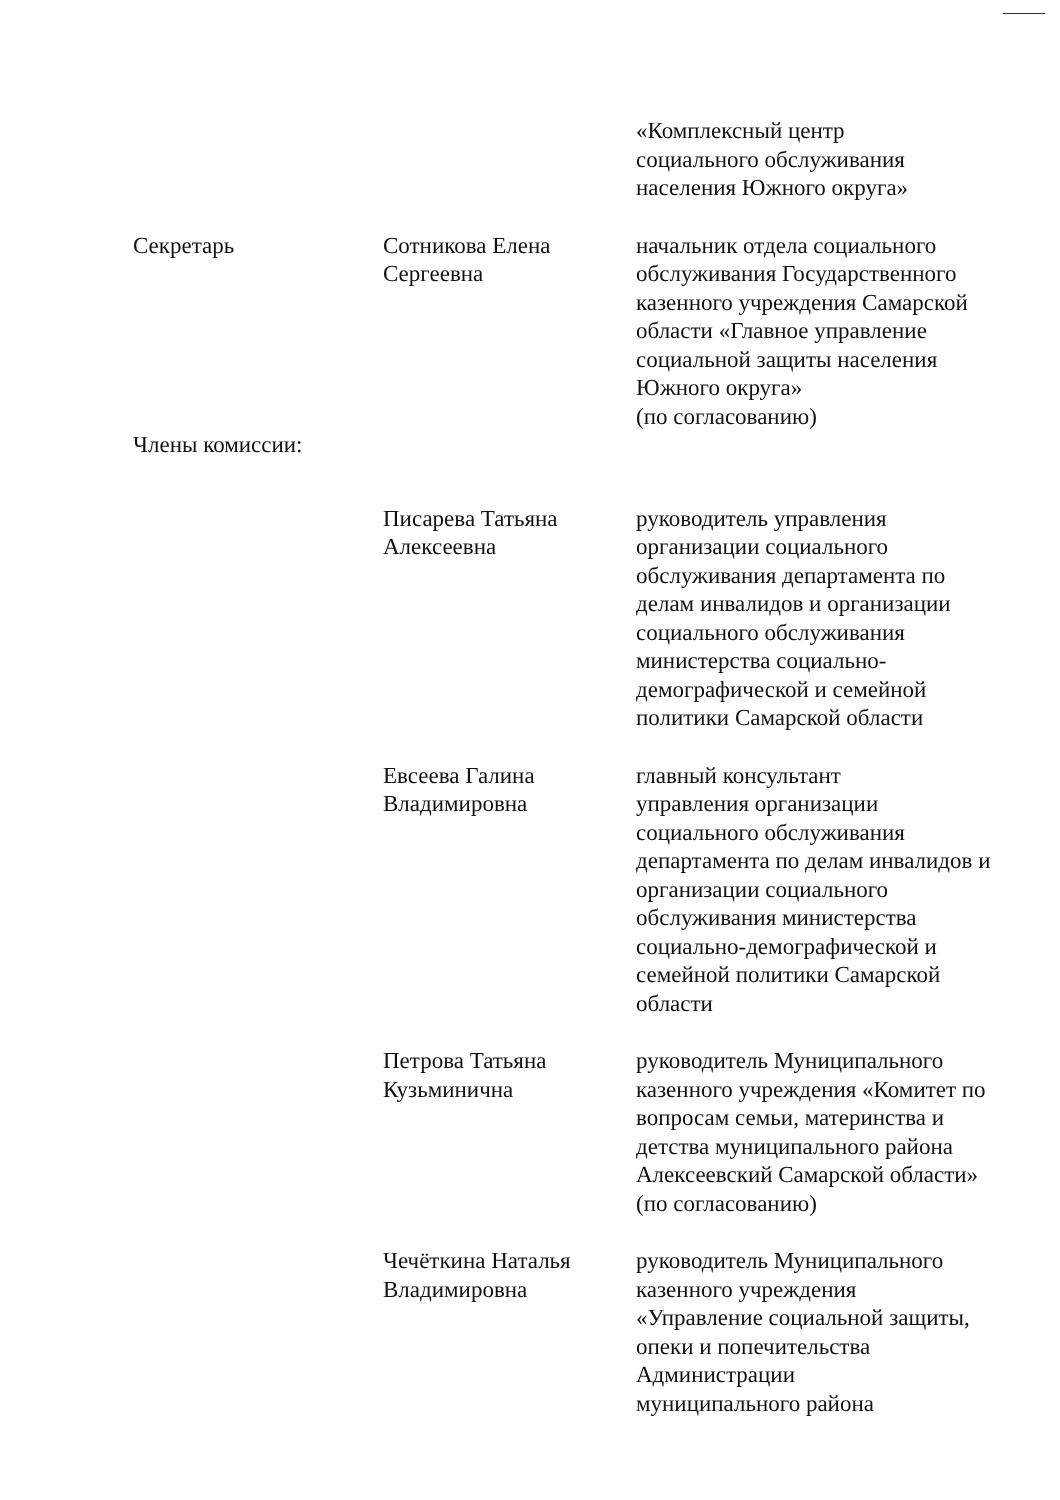«Комплексный центр
социального обслуживания
населения Южного округа»
Секретарь Сотникова Елена
Сергеевна
начальник отдела социального обслуживания Государственного казенного учреждения Самарской области «Главное управление социальной защиты населения Южного округа»
(по согласованию)
Члены комиссии:
Писарева Татьяна
Алексеевна
руководитель управления организации социального обслуживания департамента по делам инвалидов и организации социального обслуживания министерства социально-демографической и семейной политики Самарской области
Евсеева Галина
Владимировна
главный консультант
управления организации социального обслуживания департамента по делам инвалидов и организации социального обслуживания министерства социально-демографической и семейной политики Самарской области
Петрова Татьяна
Кузьминична
руководитель Муниципального казенного учреждения «Комитет по вопросам семьи, материнства и детства муниципального района Алексеевский Самарской области» (по согласованию)
Чечёткина Наталья
Владимировна
руководитель Муниципального
казенного учреждения
«Управление социальной защиты, опеки и попечительства
Администрации
муниципального района